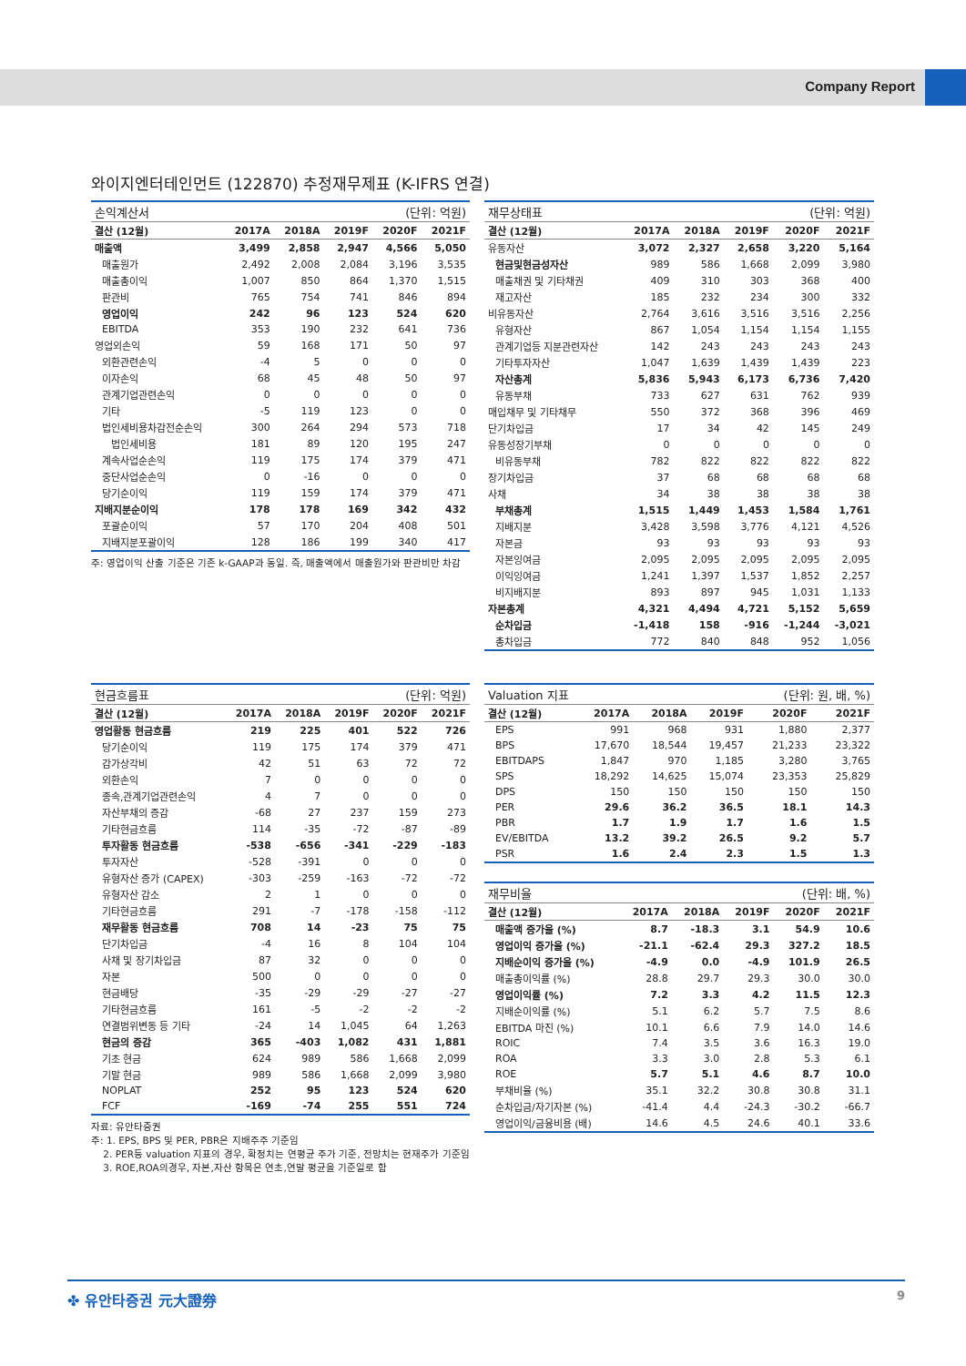Company Report
와이지엔터테인먼트 (122870) 추정재무제표 (K-IFRS 연결)
| 손익계산서 | | | | (단위: 억원) | |
| 결산 (12월) | 2017A | 2018A | 2019F | 2020F | 2021F |
| 매출액 | 3,499 | 2,858 | 2,947 | 4,566 | 5,050 |
| 매출원가 | 2,492 | 2,008 | 2,084 | 3,196 | 3,535 |
| 매출총이익 | 1,007 | 850 | 864 | 1,370 | 1,515 |
| 판관비 | 765 | 754 | 741 | 846 | 894 |
| 영업이익 | 242 | 96 | 123 | 524 | 620 |
| EBITDA | 353 | 190 | 232 | 641 | 736 |
| 영업외손익 | 59 | 168 | 171 | 50 | 97 |
| 외환관련손익 | -4 | 5 | 0 | 0 | 0 |
| 이자손익 | 68 | 45 | 48 | 50 | 97 |
| 관계기업관련손익 | 0 | 0 | 0 | 0 | 0 |
| 기타 | -5 | 119 | 123 | 0 | 0 |
| 법인세비용차감전순손익 | 300 | 264 | 294 | 573 | 718 |
| 법인세비용 | 181 | 89 | 120 | 195 | 247 |
| 계속사업순손익 | 119 | 175 | 174 | 379 | 471 |
| 중단사업순손익 | 0 | -16 | 0 | 0 | 0 |
| 당기순이익 | 119 | 159 | 174 | 379 | 471 |
| 지배지분순이익 | 178 | 178 | 169 | 342 | 432 |
| 포괄순이익 | 57 | 170 | 204 | 408 | 501 |
| 지배지분포괄이익 | 128 | 186 | 199 | 340 | 417 |
주: 영업이익 산출 기준은 기존 k-GAAP과 동일. 즉, 매출액에서 매출원가와 판관비만 차감
| 재무상태표 | | | | (단위: 억원) | |
| 결산 (12월) | 2017A | 2018A | 2019F | 2020F | 2021F |
| 유동자산 | 3,072 | 2,327 | 2,658 | 3,220 | 5,164 |
| 현금및현금성자산 | 989 | 586 | 1,668 | 2,099 | 3,980 |
| 매출채권 및 기타채권 | 409 | 310 | 303 | 368 | 400 |
| 재고자산 | 185 | 232 | 234 | 300 | 332 |
| 비유동자산 | 2,764 | 3,616 | 3,516 | 3,516 | 2,256 |
| 유형자산 | 867 | 1,054 | 1,154 | 1,154 | 1,155 |
| 관계기업등 지분관련자산 | 142 | 243 | 243 | 243 | 243 |
| 기타투자자산 | 1,047 | 1,639 | 1,439 | 1,439 | 223 |
| 자산총계 | 5,836 | 5,943 | 6,173 | 6,736 | 7,420 |
| 유동부채 | 733 | 627 | 631 | 762 | 939 |
| 매입채무 및 기타채무 | 550 | 372 | 368 | 396 | 469 |
| 단기차입금 | 17 | 34 | 42 | 145 | 249 |
| 유동성장기부채 | 0 | 0 | 0 | 0 | 0 |
| 비유동부채 | 782 | 822 | 822 | 822 | 822 |
| 장기차입금 | 37 | 68 | 68 | 68 | 68 |
| 사채 | 34 | 38 | 38 | 38 | 38 |
| 부채총계 | 1,515 | 1,449 | 1,453 | 1,584 | 1,761 |
| 지배지분 | 3,428 | 3,598 | 3,776 | 4,121 | 4,526 |
| 자본금 | 93 | 93 | 93 | 93 | 93 |
| 자본잉여금 | 2,095 | 2,095 | 2,095 | 2,095 | 2,095 |
| 이익잉여금 | 1,241 | 1,397 | 1,537 | 1,852 | 2,257 |
| 비지배지분 | 893 | 897 | 945 | 1,031 | 1,133 |
| 자본총계 | 4,321 | 4,494 | 4,721 | 5,152 | 5,659 |
| 순차입금 | -1,418 | 158 | -916 | -1,244 | -3,021 |
| 총차입금 | 772 | 840 | 848 | 952 | 1,056 |
| 현금흐름표 | | | | (단위: 억원) | |
| 결산 (12월) | 2017A | 2018A | 2019F | 2020F | 2021F |
| 영업활동 현금흐름 | 219 | 225 | 401 | 522 | 726 |
| 당기순이익 | 119 | 175 | 174 | 379 | 471 |
| 감가상각비 | 42 | 51 | 63 | 72 | 72 |
| 외환손익 | 7 | 0 | 0 | 0 | 0 |
| 종속,관계기업관련손익 | 4 | 7 | 0 | 0 | 0 |
| 자산부채의 증감 | -68 | 27 | 237 | 159 | 273 |
| 기타현금흐름 | 114 | -35 | -72 | -87 | -89 |
| 투자활동 현금흐름 | -538 | -656 | -341 | -229 | -183 |
| 투자자산 | -528 | -391 | 0 | 0 | 0 |
| 유형자산 증가 (CAPEX) | -303 | -259 | -163 | -72 | -72 |
| 유형자산 감소 | 2 | 1 | 0 | 0 | 0 |
| 기타현금흐름 | 291 | -7 | -178 | -158 | -112 |
| 재무활동 현금흐름 | 708 | 14 | -23 | 75 | 75 |
| 단기차입금 | -4 | 16 | 8 | 104 | 104 |
| 사채 및 장기차입금 | 87 | 32 | 0 | 0 | 0 |
| 자본 | 500 | 0 | 0 | 0 | 0 |
| 현금배당 | -35 | -29 | -29 | -27 | -27 |
| 기타현금흐름 | 161 | -5 | -2 | -2 | -2 |
| 연결범위변동 등 기타 | -24 | 14 | 1,045 | 64 | 1,263 |
| 현금의 증감 | 365 | -403 | 1,082 | 431 | 1,881 |
| 기초 현금 | 624 | 989 | 586 | 1,668 | 2,099 |
| 기말 현금 | 989 | 586 | 1,668 | 2,099 | 3,980 |
| NOPLAT | 252 | 95 | 123 | 524 | 620 |
| FCF | -169 | -74 | 255 | 551 | 724 |
자료: 유안타증권
주: 1. EPS, BPS 및 PER, PBR은 지배주주 기준임
2. PER등 valuation 지표의 경우, 확정치는 연평균 주가 기준, 전망치는 현재주가 기준임
3. ROE,ROA의경우, 자본,자산 항목은 연초,연말 평균을 기준일로 함
| Valuation 지표 | | | | (단위: 원, 배, %) | |
| 결산 (12월) | 2017A | 2018A | 2019F | 2020F | 2021F |
| EPS | 991 | 968 | 931 | 1,880 | 2,377 |
| BPS | 17,670 | 18,544 | 19,457 | 21,233 | 23,322 |
| EBITDAPS | 1,847 | 970 | 1,185 | 3,280 | 3,765 |
| SPS | 18,292 | 14,625 | 15,074 | 23,353 | 25,829 |
| DPS | 150 | 150 | 150 | 150 | 150 |
| PER | 29.6 | 36.2 | 36.5 | 18.1 | 14.3 |
| PBR | 1.7 | 1.9 | 1.7 | 1.6 | 1.5 |
| EV/EBITDA | 13.2 | 39.2 | 26.5 | 9.2 | 5.7 |
| PSR | 1.6 | 2.4 | 2.3 | 1.5 | 1.3 |
| 재무비율 | | | | (단위: 배, %) | |
| 결산 (12월) | 2017A | 2018A | 2019F | 2020F | 2021F |
| 매출액 증가율 (%) | 8.7 | -18.3 | 3.1 | 54.9 | 10.6 |
| 영업이익 증가율 (%) | -21.1 | -62.4 | 29.3 | 327.2 | 18.5 |
| 지배순이익 증가율 (%) | -4.9 | 0.0 | -4.9 | 101.9 | 26.5 |
| 매출총이익률 (%) | 28.8 | 29.7 | 29.3 | 30.0 | 30.0 |
| 영업이익률 (%) | 7.2 | 3.3 | 4.2 | 11.5 | 12.3 |
| 지배순이익률 (%) | 5.1 | 6.2 | 5.7 | 7.5 | 8.6 |
| EBITDA 마진 (%) | 10.1 | 6.6 | 7.9 | 14.0 | 14.6 |
| ROIC | 7.4 | 3.5 | 3.6 | 16.3 | 19.0 |
| ROA | 3.3 | 3.0 | 2.8 | 5.3 | 6.1 |
| ROE | 5.7 | 5.1 | 4.6 | 8.7 | 10.0 |
| 부채비율 (%) | 35.1 | 32.2 | 30.8 | 30.8 | 31.1 |
| 순차입금/자기자본 (%) | -41.4 | 4.4 | -24.3 | -30.2 | -66.7 |
| 영업이익/금융비용 (배) | 14.6 | 4.5 | 24.6 | 40.1 | 33.6 |
✤ 유안타증권 元大證券 9